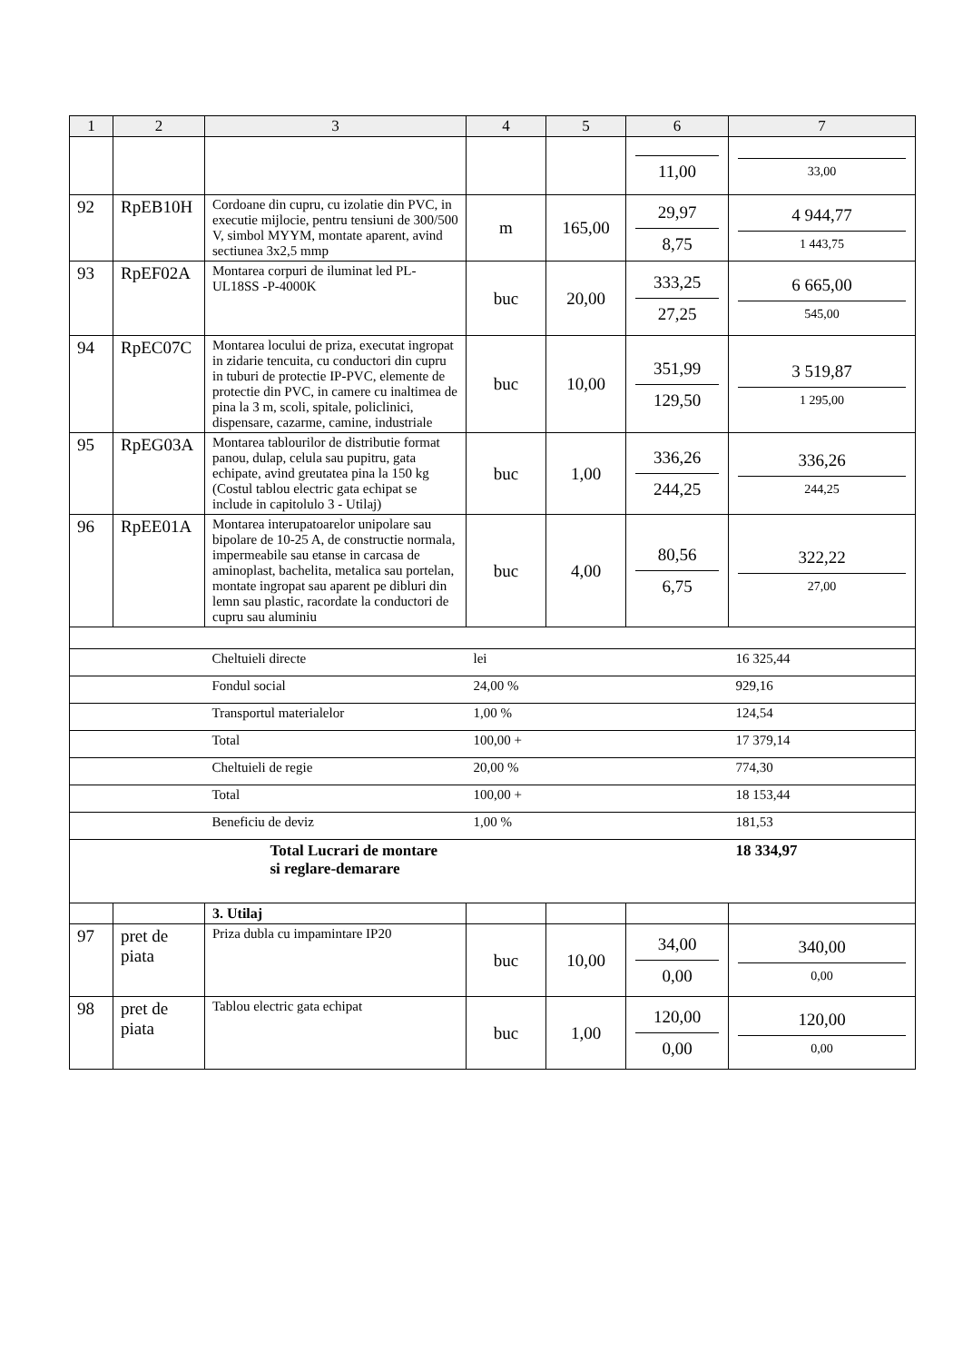| 1 | 2 | 3 | 4 | 5 | 6 | 7 |
| --- | --- | --- | --- | --- | --- | --- |
| | | | | | 11,00 | 33,00 |
| 92 | RpEB10H | Cordoane din cupru, cu izolatie din PVC, in executie mijlocie, pentru tensiuni de 300/500 V, simbol MYYM, montate aparent, avind sectiunea 3x2,5 mmp | m | 165,00 | 29,97 8,75 | 4 944,77 1 443,75 |
| 93 | RpEF02A | Montarea corpuri de iluminat led PL-UL18SS -P-4000K | buc | 20,00 | 333,25 27,25 | 6 665,00 545,00 |
| 94 | RpEC07C | Montarea locului de priza, executat ingropat in zidarie tencuita, cu conductori din cupru in tuburi de protectie IP-PVC, elemente de protectie din PVC, in camere cu inaltimea de pina la 3 m, scoli, spitale, policlinici, dispensare, cazarme, camine, industriale | buc | 10,00 | 351,99 129,50 | 3 519,87 1 295,00 |
| 95 | RpEG03A | Montarea tablourilor de distributie format panou, dulap, celula sau pupitru, gata echipate, avind greutatea pina la 150 kg (Costul tablou electric gata echipat se include in capitolulo 3 - Utilaj) | buc | 1,00 | 336,26 244,25 | 336,26 244,25 |
| 96 | RpEE01A | Montarea interupatoarelor unipolare sau bipolare de 10-25 A, de constructie normala, impermeabile sau etanse in carcasa de aminoplast, bachelita, metalica sau portelan, montate ingropat sau aparent pe dibluri din lemn sau plastic, racordate la conductori de cupru sau aluminiu | buc | 4,00 | 80,56 6,75 | 322,22 27,00 |
| | | Cheltuieli directe | lei | | | 16 325,44 |
| | | Fondul social | 24,00 % | | | 929,16 |
| | | Transportul materialelor | 1,00 % | | | 124,54 |
| | | Total | 100,00 + | | | 17 379,14 |
| | | Cheltuieli de regie | 20,00 % | | | 774,30 |
| | | Total | 100,00 + | | | 18 153,44 |
| | | Beneficiu de deviz | 1,00 % | | | 181,53 |
| | | Total Lucrari de montare si reglare-demarare | | | | 18 334,97 |
| | | 3. Utilaj | | | | |
| 97 | pret de piata | Priza dubla cu impamintare IP20 | buc | 10,00 | 34,00 0,00 | 340,00 0,00 |
| 98 | pret de piata | Tablou electric gata echipat | buc | 1,00 | 120,00 0,00 | 120,00 0,00 |